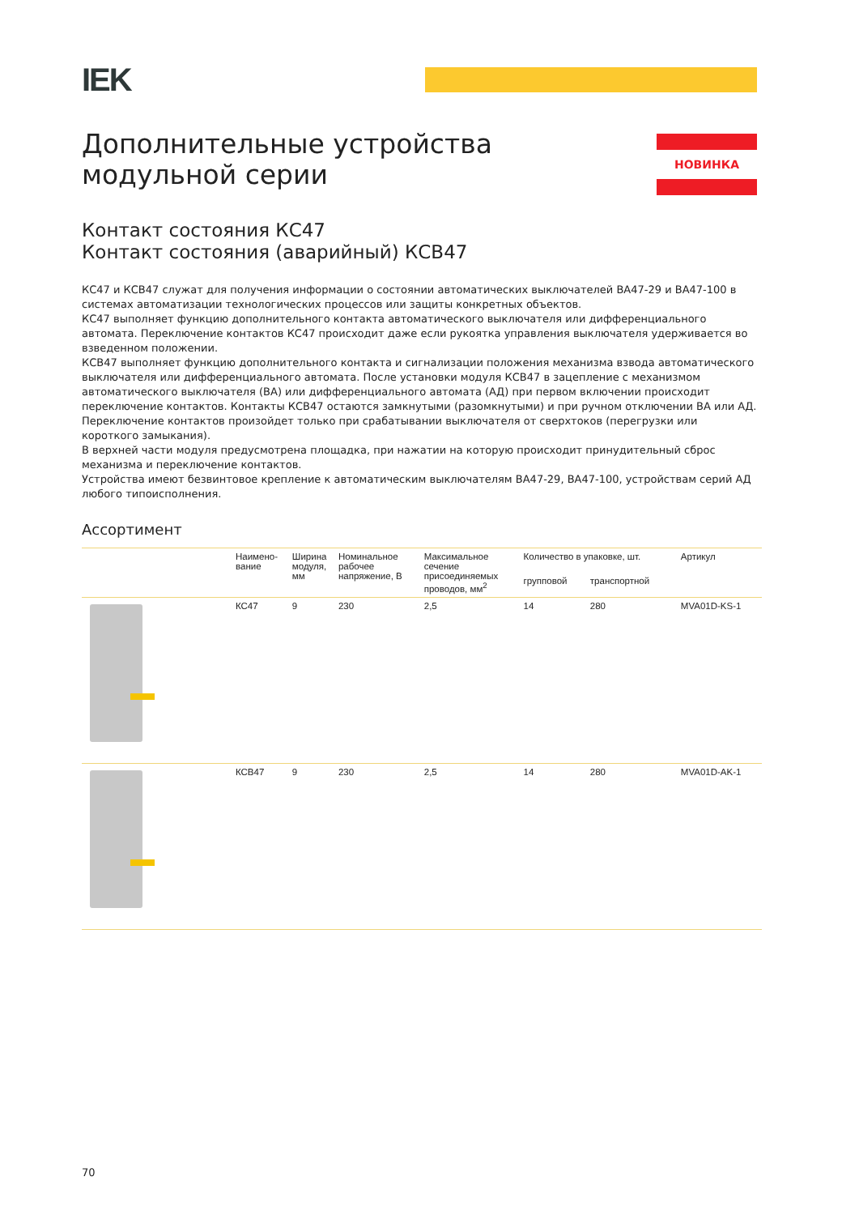IEK
Дополнительные устройства
модульной серии
НОВИНКА
Контакт состояния КС47
Контакт состояния (аварийный) КСВ47
КС47 и КСВ47 служат для получения информации о состоянии автоматических выключателей ВА47-29 и ВА47-100 в системах автоматизации технологических процессов или защиты конкретных объектов.
КС47 выполняет функцию дополнительного контакта автоматического выключателя или дифференциального автомата. Переключение контактов КС47 происходит даже если рукоятка управления выключателя удерживается во взведенном положении.
КСВ47 выполняет функцию дополнительного контакта и сигнализации положения механизма взвода автоматического выключателя или дифференциального автомата. После установки модуля КСВ47 в зацепление с механизмом автоматического выключателя (ВА) или дифференциального автомата (АД) при первом включении происходит переключение контактов. Контакты КСВ47 остаются замкнутыми (разомкнутыми) и при ручном отключении ВА или АД. Переключение контактов произойдет только при срабатывании выключателя от сверхтоков (перегрузки или короткого замыкания).
В верхней части модуля предусмотрена площадка, при нажатии на которую происходит принудительный сброс механизма и переключение контактов.
Устройства имеют безвинтовое крепление к автоматическим выключателям ВА47-29, ВА47-100, устройствам серий АД любого типоисполнения.
Ассортимент
| | Наимено- вание | Ширина модуля, мм | Номинальное рабочее напряжение, В | Максимальное сечение присоединяемых проводов, мм<sup>2</sup> | Количество в упаковке, шт. | | Артикул |
| --- | --- | --- | --- | --- | --- | --- | --- |
| | | | | | групповой | транспортной | |
| | КС47 | 9 | 230 | 2,5 | 14 | 280 | MVA01D-KS-1 |
| | КСВ47 | 9 | 230 | 2,5 | 14 | 280 | MVA01D-AK-1 |
70